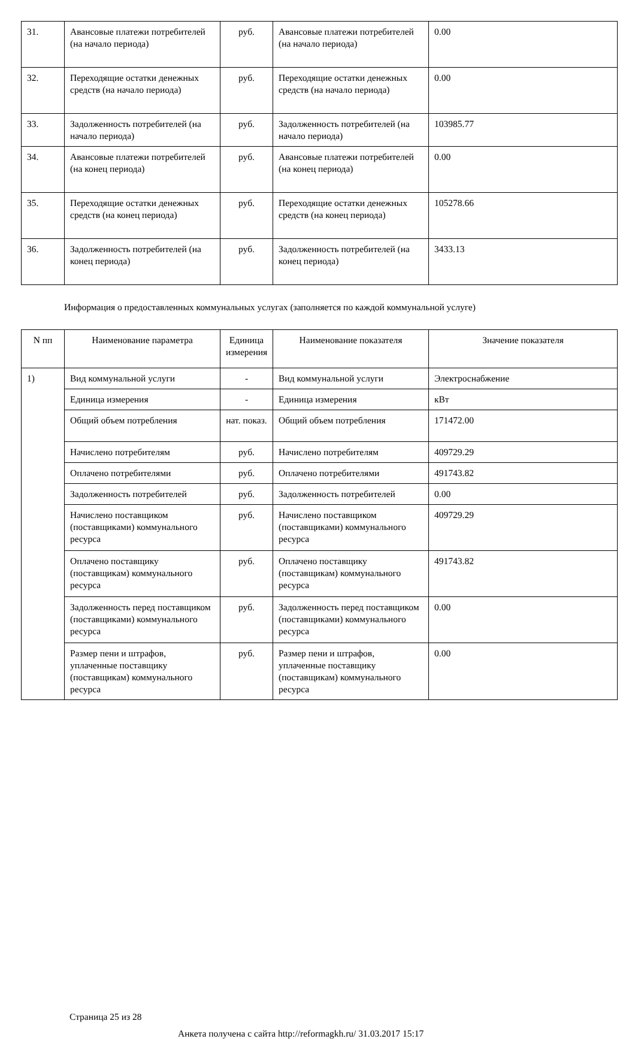| 31. | Авансовые платежи потребителей (на начало периода) | руб. | Авансовые платежи потребителей (на начало периода) | 0.00 |
| 32. | Переходящие остатки денежных средств (на начало периода) | руб. | Переходящие остатки денежных средств (на начало периода) | 0.00 |
| 33. | Задолженность потребителей (на начало периода) | руб. | Задолженность потребителей (на начало периода) | 103985.77 |
| 34. | Авансовые платежи потребителей (на конец периода) | руб. | Авансовые платежи потребителей (на конец периода) | 0.00 |
| 35. | Переходящие остатки денежных средств (на конец периода) | руб. | Переходящие остатки денежных средств (на конец периода) | 105278.66 |
| 36. | Задолженность потребителей (на конец периода) | руб. | Задолженность потребителей (на конец периода) | 3433.13 |
Информация о предоставленных коммунальных услугах (заполняется по каждой коммунальной услуге)
| N пп | Наименование параметра | Единица измерения | Наименование показателя | Значение показателя |
| --- | --- | --- | --- | --- |
| 1) | Вид коммунальной услуги | - | Вид коммунальной услуги | Электроснабжение |
| | Единица измерения | - | Единица измерения | кВт |
| | Общий объем потребления | нат. показ. | Общий объем потребления | 171472.00 |
| | Начислено потребителям | руб. | Начислено потребителям | 409729.29 |
| | Оплачено потребителями | руб. | Оплачено потребителями | 491743.82 |
| | Задолженность потребителей | руб. | Задолженность потребителей | 0.00 |
| | Начислено поставщиком (поставщиками) коммунального ресурса | руб. | Начислено поставщиком (поставщиками) коммунального ресурса | 409729.29 |
| | Оплачено поставщику (поставщикам) коммунального ресурса | руб. | Оплачено поставщику (поставщикам) коммунального ресурса | 491743.82 |
| | Задолженность перед поставщиком (поставщиками) коммунального ресурса | руб. | Задолженность перед поставщиком (поставщиками) коммунального ресурса | 0.00 |
| | Размер пени и штрафов, уплаченные поставщику (поставщикам) коммунального ресурса | руб. | Размер пени и штрафов, уплаченные поставщику (поставщикам) коммунального ресурса | 0.00 |
Страница 25 из 28
Анкета получена с сайта http://reformagkh.ru/ 31.03.2017 15:17